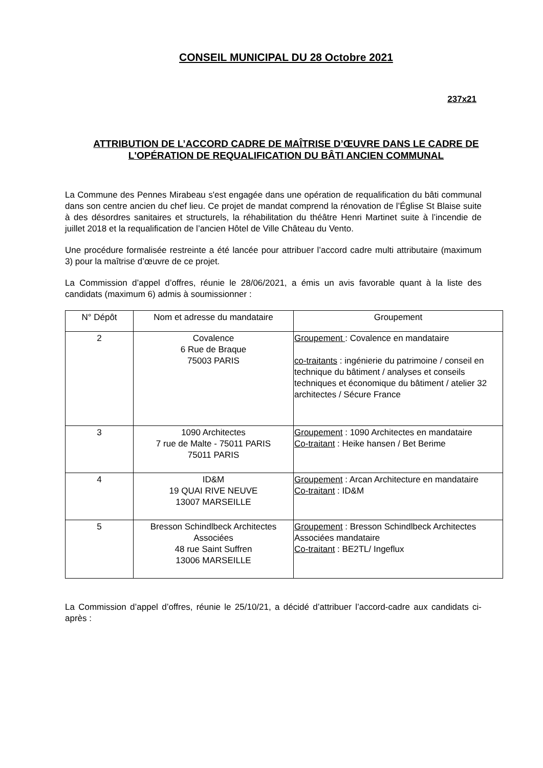CONSEIL MUNICIPAL DU 28 Octobre 2021
237x21
ATTRIBUTION DE L’ACCORD CADRE DE MAÎTRISE D’ŒUVRE DANS LE CADRE DE L'OPÉRATION DE REQUALIFICATION DU BÂTI ANCIEN COMMUNAL
La Commune des Pennes Mirabeau s'est engagée dans une opération de requalification du bâti communal dans son centre ancien du chef lieu. Ce projet de mandat comprend la rénovation de l’Église St Blaise suite à des désordres sanitaires et structurels, la réhabilitation du théâtre Henri Martinet suite à l’incendie de juillet 2018 et la requalification de l’ancien Hôtel de Ville Château du Vento.
Une procédure formalisée restreinte a été lancée pour attribuer l’accord cadre multi attributaire (maximum 3) pour la maîtrise d’œuvre de ce projet.
La Commission d’appel d’offres, réunie le 28/06/2021, a émis un avis favorable quant à la liste des candidats (maximum 6) admis à soumissionner :
| N° Dépôt | Nom et adresse du mandataire | Groupement |
| --- | --- | --- |
| 2 | Covalence 6 Rue de Braque 75003 PARIS | Groupement : Covalence en mandataire co-traitants : ingénierie du patrimoine / conseil en technique du bâtiment / analyses et conseils techniques et économique du bâtiment / atelier 32 architectes / Sécure France |
| 3 | 1090 Architectes 7 rue de Malte - 75011 PARIS 75011 PARIS | Groupement : 1090 Architectes en mandataire Co-traitant : Heike hansen / Bet Berime |
| 4 | ID&M 19 QUAI RIVE NEUVE 13007 MARSEILLE | Groupement : Arcan Architecture en mandataire Co-traitant : ID&M |
| 5 | Bresson Schindlbeck Architectes Associées 48 rue Saint Suffren 13006 MARSEILLE | Groupement : Bresson Schindlbeck Architectes Associées mandataire Co-traitant : BE2TL/ Ingeflux |
La Commission d’appel d’offres, réunie le 25/10/21, a décidé d’attribuer l’accord-cadre aux candidats ci-après :